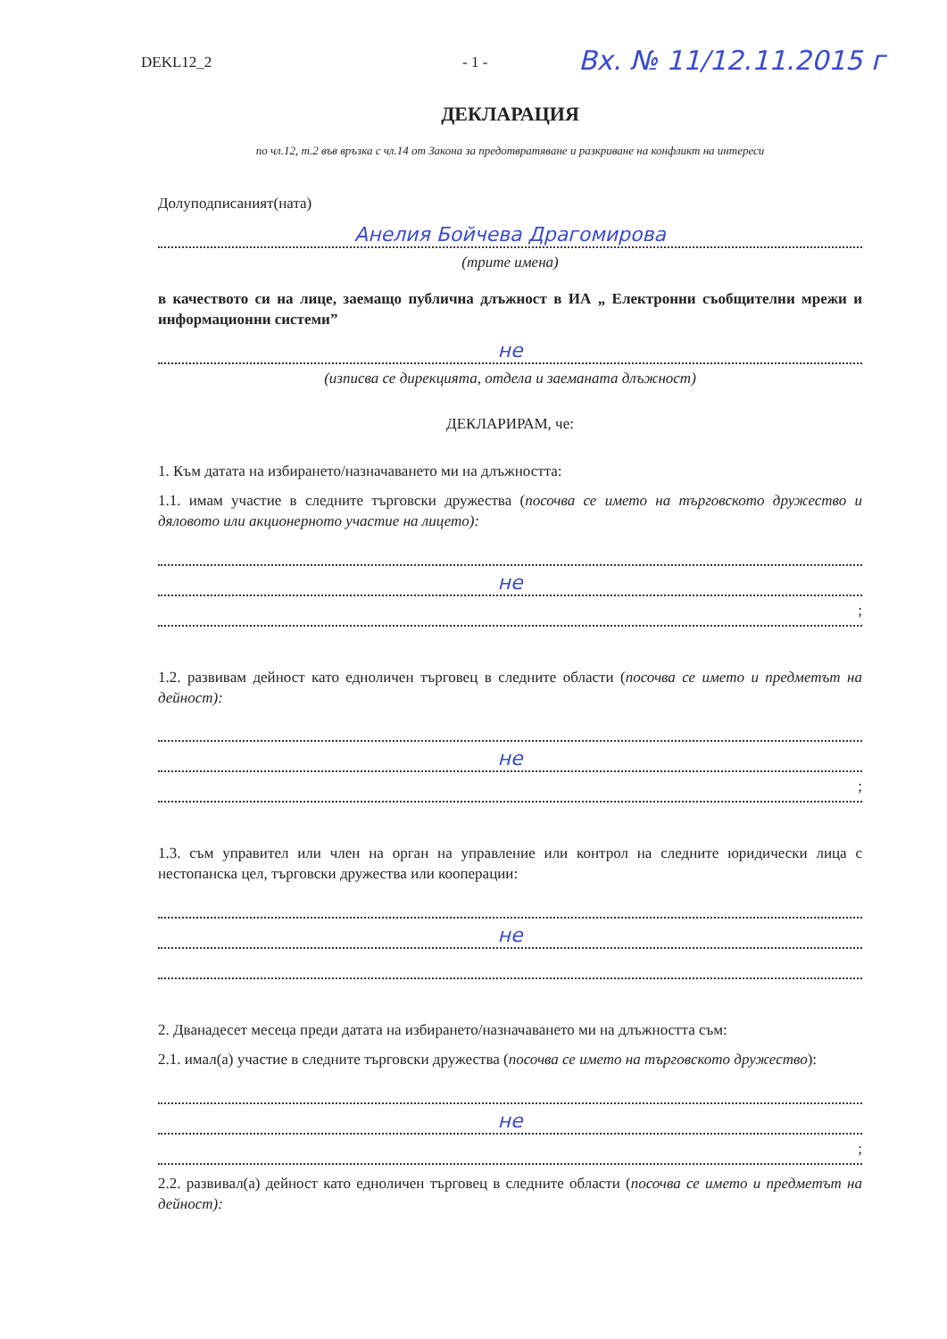DEKL12_2 - 1 -
Вх. № 11/12.11.2015 г
ДЕКЛАРАЦИЯ
по чл.12, т.2 във връзка с чл.14 от Закона за предотвратяване и разкриване на конфликт на интереси
Долуподписаният(ната)
Анелия Бойчева Драгомирова
(трите имена)
в качеството си на лице, заемащо публична длъжност в ИА „ Електронни съобщителни мрежи и информационни системи”
не
(изписва се дирекцията, отдела и заеманата длъжност)
ДЕКЛАРИРАМ, че:
1. Към датата на избирането/назначаването ми на длъжността:
1.1. имам участие в следните търговски дружества (посочва се името на търговското дружество и дяловото или акционерното участие на лицето):
не
;
1.2. развивам дейност като едноличен търговец в следните области (посочва се името и предметът на дейност):
не
;
1.3. съм управител или член на орган на управление или контрол на следните юридически лица с нестопанска цел, търговски дружества или кооперации:
не
2. Дванадесет месеца преди датата на избирането/назначаването ми на длъжността съм:
2.1. имал(а) участие в следните търговски дружества (посочва се името на търговското дружество):
не
;
2.2. развивал(а) дейност като едноличен търговец в следните области (посочва се името и предметът на дейност):